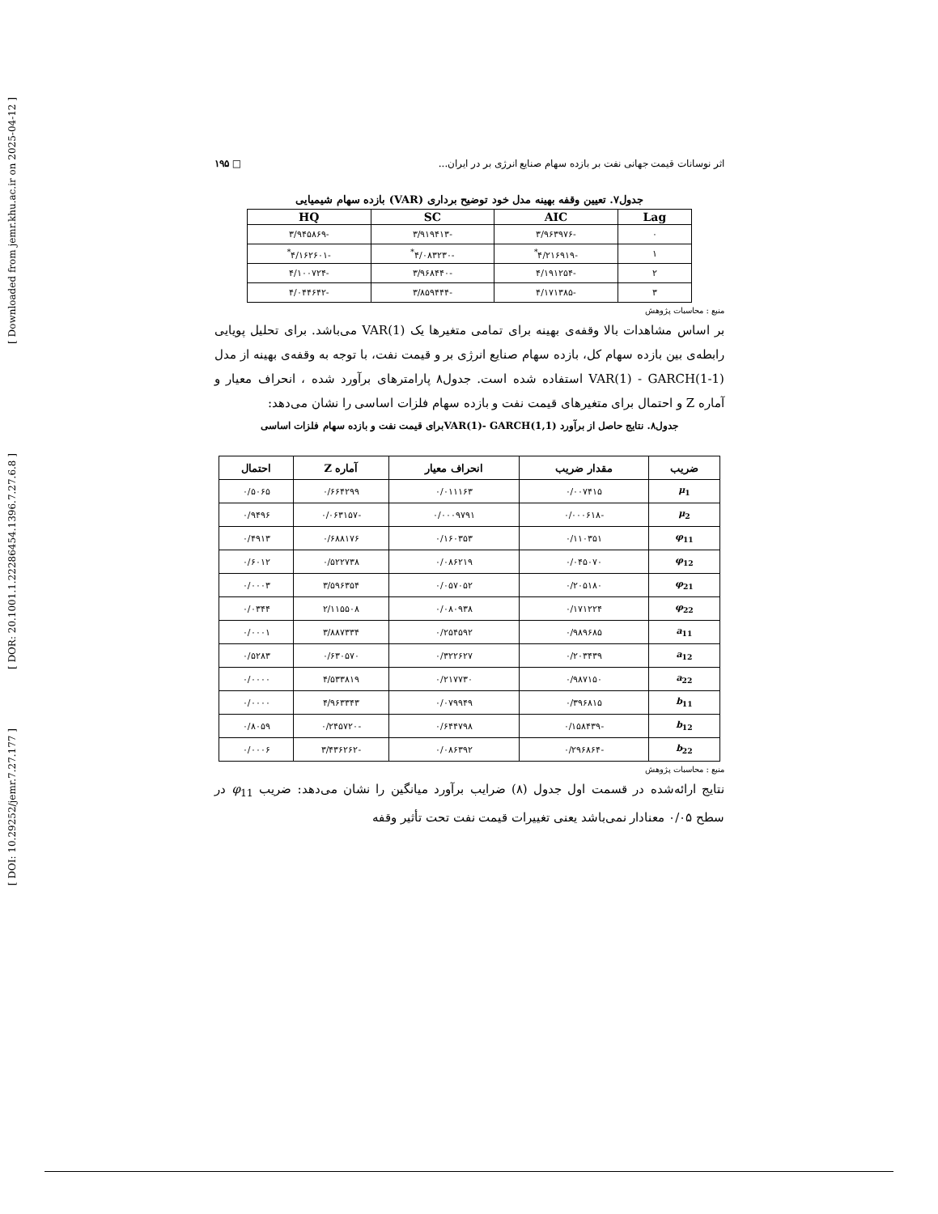[ Downloaded from jemr.khu.ac.ir on 2025-04-12 ]
[ DOR: 20.1001.1.22286454.1396.7.27.6.8 ]
[ DOI: 10.29252/jemr.7.27.177 ]
اثر نوسانات قیمت جهانی نفت بر بازده سهام صنایع انرژی بر در ایران... □ ۱۹۵
جدول۷. تعیین وقفه بهینه مدل خود توضیح برداری (VAR) بازده سهام شیمیایی
| Lag | AIC | SC | HQ |
| --- | --- | --- | --- |
| ۰ | -۳/۹۶۳۹۷۶ | -۳/۹۱۹۴۱۳ | -۳/۹۴۵۸۶۹ |
| ۱ | -۴/۲۱۶۹۱۹<sup>*</sup> | -۴/۰۸۳۲۳۰<sup>*</sup> | -۴/۱۶۲۶۰۱<sup>*</sup> |
| ۲ | -۴/۱۹۱۲۵۴ | -۳/۹۶۸۴۴۰ | -۴/۱۰۰۷۲۴ |
| ۳ | -۴/۱۷۱۳۸۵ | -۳/۸۵۹۴۴۴ | -۴/۰۴۴۶۴۲ |
منبع : محاسبات پژوهش
بر اساس مشاهدات بالا وقفه‌ی بهینه برای تمامی متغیرها یک VAR(1) می‌باشد. برای تحلیل پویایی رابطه‌ی بین بازده سهام کل، بازده سهام صنایع انرژی بر و قیمت نفت، با توجه به وقفه‌ی بهینه از مدل VAR(1) - GARCH(1-1) استفاده شده است. جدول۸ پارامترهای برآورد شده ، انحراف معیار و آماره Z و احتمال برای متغیرهای قیمت نفت و بازده سهام فلزات اساسی را نشان می‌دهد:
جدول۸. نتایج حاصل از برآورد VAR(1)- GARCH(1,1)برای قیمت نفت و بازده سهام فلزات اساسی
| ضریب | مقدار ضریب | انحراف معیار | آماره Z | احتمال |
| --- | --- | --- | --- | --- |
| μ<sub>1</sub> | ۰/۰۰۷۴۱۵ | ۰/۰۱۱۱۶۳ | ۰/۶۶۴۲۹۹ | ۰/۵۰۶۵ |
| μ<sub>2</sub> | -۰/۰۰۰۶۱۸ | ۰/۰۰۰۹۷۹۱ | -۰/۰۶۳۱۵۷ | ۰/۹۴۹۶ |
| φ<sub>11</sub> | ۰/۱۱۰۳۵۱ | ۰/۱۶۰۳۵۳ | ۰/۶۸۸۱۷۶ | ۰/۴۹۱۳ |
| φ<sub>12</sub> | ۰/۰۴۵۰۷۰ | ۰/۰۸۶۲۱۹ | ۰/۵۲۲۷۳۸ | ۰/۶۰۱۲ |
| φ<sub>21</sub> | ۰/۲۰۵۱۸۰ | ۰/۰۵۷۰۵۲ | ۳/۵۹۶۳۵۴ | ۰/۰۰۰۳ |
| φ<sub>22</sub> | ۰/۱۷۱۲۲۴ | ۰/۰۸۰۹۳۸ | ۲/۱۱۵۵۰۸ | ۰/۰۳۴۴ |
| a<sub>11</sub> | ۰/۹۸۹۶۸۵ | ۰/۲۵۴۵۹۲ | ۳/۸۸۷۳۳۴ | ۰/۰۰۰۱ |
| a<sub>12</sub> | ۰/۲۰۳۴۳۹ | ۰/۳۲۲۶۲۷ | ۰/۶۳۰۵۷۰ | ۰/۵۲۸۳ |
| a<sub>22</sub> | ۰/۹۸۷۱۵۰ | ۰/۲۱۷۷۳۰ | ۴/۵۳۳۸۱۹ | ۰/۰۰۰۰ |
| b<sub>11</sub> | ۰/۳۹۶۸۱۵ | ۰/۰۷۹۹۴۹ | ۴/۹۶۳۳۴۳ | ۰/۰۰۰۰ |
| b<sub>12</sub> | -۰/۱۵۸۴۳۹ | ۰/۶۴۴۷۹۸ | -۰/۲۴۵۷۲۰ | ۰/۸۰۵۹ |
| b<sub>22</sub> | -۰/۲۹۶۸۶۴ | ۰/۰۸۶۳۹۲ | -۳/۴۳۶۲۶۲ | ۰/۰۰۰۶ |
منبع : محاسبات پژوهش
نتایج ارائه‌شده در قسمت اول جدول (۸) ضرایب برآورد میانگین را نشان می‌دهد: ضریب φ<sub>11</sub> در سطح ۰/۰۵ معنادار نمی‌باشد یعنی تغییرات قیمت نفت تحت تأثیر وقفه